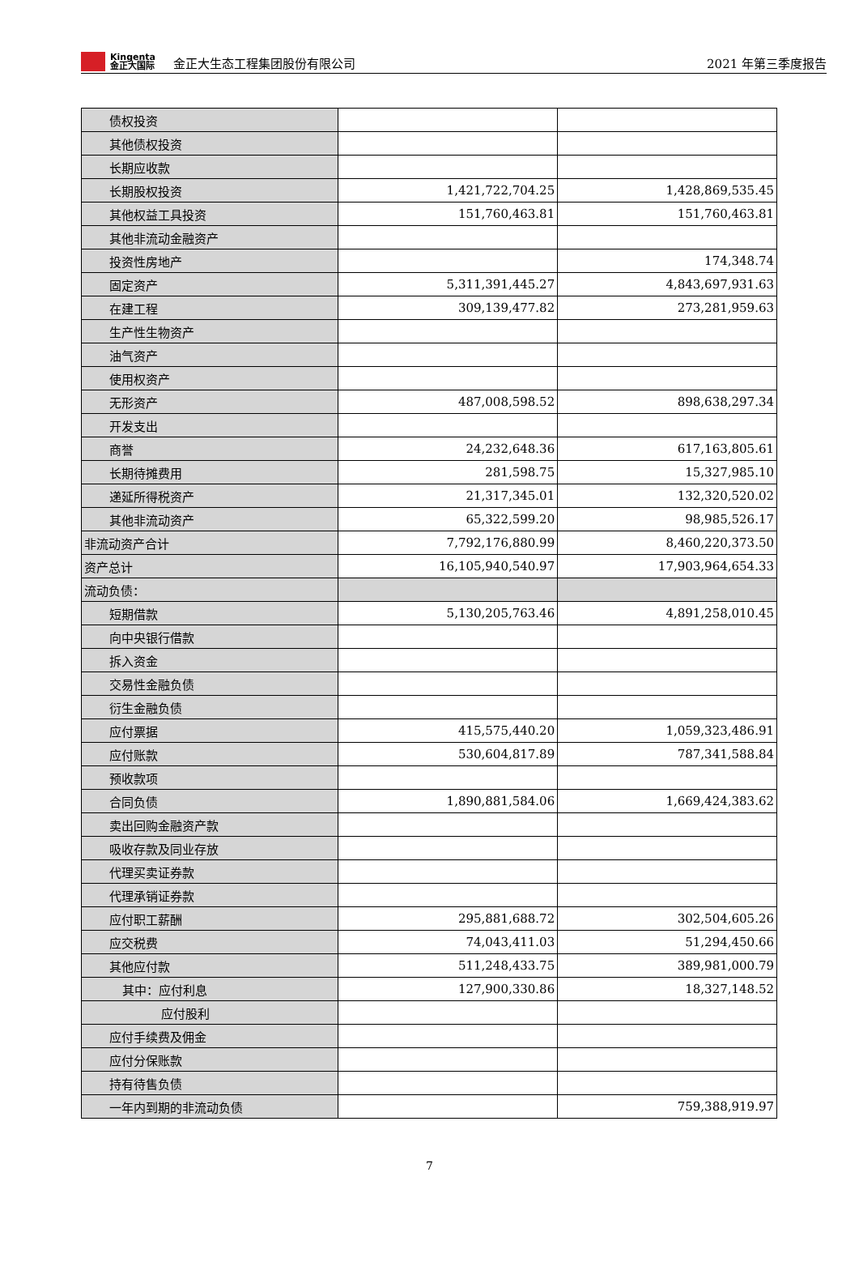Kingenta
金正大国际
金正大生态工程集团股份有限公司 2021 年第三季度报告
| 债权投资 | | |
| 其他债权投资 | | |
| 长期应收款 | | |
| 长期股权投资 | 1,421,722,704.25 | 1,428,869,535.45 |
| 其他权益工具投资 | 151,760,463.81 | 151,760,463.81 |
| 其他非流动金融资产 | | |
| 投资性房地产 | | 174,348.74 |
| 固定资产 | 5,311,391,445.27 | 4,843,697,931.63 |
| 在建工程 | 309,139,477.82 | 273,281,959.63 |
| 生产性生物资产 | | |
| 油气资产 | | |
| 使用权资产 | | |
| 无形资产 | 487,008,598.52 | 898,638,297.34 |
| 开发支出 | | |
| 商誉 | 24,232,648.36 | 617,163,805.61 |
| 长期待摊费用 | 281,598.75 | 15,327,985.10 |
| 递延所得税资产 | 21,317,345.01 | 132,320,520.02 |
| 其他非流动资产 | 65,322,599.20 | 98,985,526.17 |
| 非流动资产合计 | 7,792,176,880.99 | 8,460,220,373.50 |
| 资产总计 | 16,105,940,540.97 | 17,903,964,654.33 |
| 流动负债： | | |
| 短期借款 | 5,130,205,763.46 | 4,891,258,010.45 |
| 向中央银行借款 | | |
| 拆入资金 | | |
| 交易性金融负债 | | |
| 衍生金融负债 | | |
| 应付票据 | 415,575,440.20 | 1,059,323,486.91 |
| 应付账款 | 530,604,817.89 | 787,341,588.84 |
| 预收款项 | | |
| 合同负债 | 1,890,881,584.06 | 1,669,424,383.62 |
| 卖出回购金融资产款 | | |
| 吸收存款及同业存放 | | |
| 代理买卖证券款 | | |
| 代理承销证券款 | | |
| 应付职工薪酬 | 295,881,688.72 | 302,504,605.26 |
| 应交税费 | 74,043,411.03 | 51,294,450.66 |
| 其他应付款 | 511,248,433.75 | 389,981,000.79 |
| 其中：应付利息 | 127,900,330.86 | 18,327,148.52 |
| 应付股利 | | |
| 应付手续费及佣金 | | |
| 应付分保账款 | | |
| 持有待售负债 | | |
| 一年内到期的非流动负债 | | 759,388,919.97 |
7